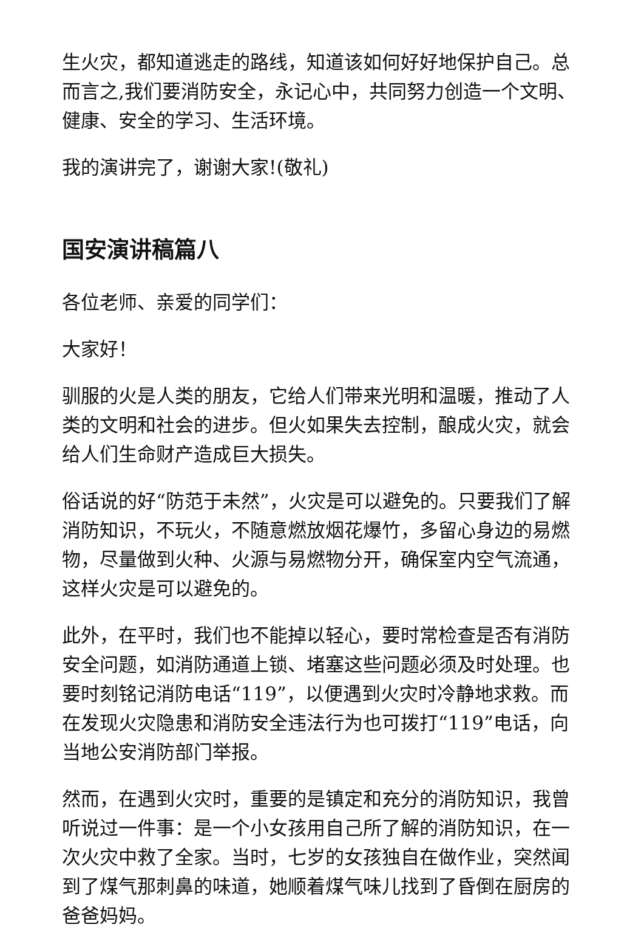生火灾，都知道逃走的路线，知道该如何好好地保护自己。总而言之,我们要消防安全，永记心中，共同努力创造一个文明、健康、安全的学习、生活环境。
我的演讲完了，谢谢大家!(敬礼)
国安演讲稿篇八
各位老师、亲爱的同学们：
大家好！
驯服的火是人类的朋友，它给人们带来光明和温暖，推动了人类的文明和社会的进步。但火如果失去控制，酿成火灾，就会给人们生命财产造成巨大损失。
俗话说的好“防范于未然”，火灾是可以避免的。只要我们了解消防知识，不玩火，不随意燃放烟花爆竹，多留心身边的易燃物，尽量做到火种、火源与易燃物分开，确保室内空气流通，这样火灾是可以避免的。
此外，在平时，我们也不能掉以轻心，要时常检查是否有消防安全问题，如消防通道上锁、堵塞这些问题必须及时处理。也要时刻铭记消防电话“119”，以便遇到火灾时冷静地求救。而在发现火灾隐患和消防安全违法行为也可拨打“119”电话，向当地公安消防部门举报。
然而，在遇到火灾时，重要的是镇定和充分的消防知识，我曾听说过一件事：是一个小女孩用自己所了解的消防知识，在一次火灾中救了全家。当时，七岁的女孩独自在做作业，突然闻到了煤气那刺鼻的味道，她顺着煤气味儿找到了昏倒在厨房的爸爸妈妈。